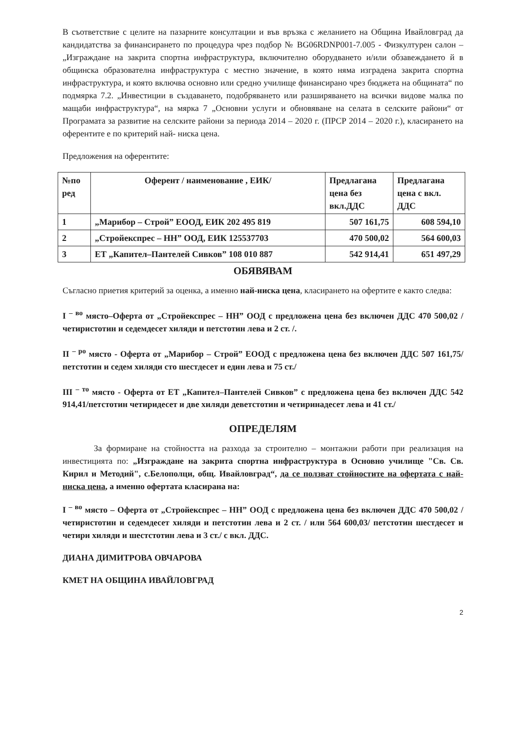В съответствие с целите на пазарните консултации и във връзка с желанието на Община Ивайловград да кандидатства за финансирането по процедура чрез подбор № BG06RDNP001-7.005 - Физкултурен салон – „Изграждане на закрита спортна инфраструктура, включително оборудването и/или обзавеждането й в общинска образователна инфраструктура с местно значение, в която няма изградена закрита спортна инфраструктура, и която включва основно или средно училище финансирано чрез бюджета на общината“ по подмярка 7.2. „Инвестиции в създаването, подобряването или разширяването на всички видове малка по мащаби инфраструктура“, на мярка 7 „Основни услуги и обновяване на селата в селските райони“ от Програмата за развитие на селските райони за периода 2014 – 2020 г. (ПРСР 2014 – 2020 г.), класирането на оферентите е по критерий най- ниска цена.
Предложения на оферентите:
| №по ред | Оферент / наименование , ЕИК/ | Предлагана цена без вкл.ДДС | Предлагана цена с вкл. ДДС |
| --- | --- | --- | --- |
| 1 | „Марибор – Строй” ЕООД, ЕИК 202 495 819 | 507 161,75 | 608 594,10 |
| 2 | „Стройекспрес – НН” ООД, ЕИК 125537703 | 470 500,02 | 564 600,03 |
| 3 | ЕТ „Капител–Пантелей Сивков” 108 010 887 | 542 914,41 | 651 497,29 |
ОБЯВЯВАМ
Съгласно приетия критерий за оценка, а именно най-ниска цена, класирането на офертите е както следва:
I <sup>– во</sup> място–Оферта от „Стройекспрес – НН” ООД с предложена цена без включен ДДС 470 500,02 /четиристотин и седемдесет хиляди и петстотин лева и 2 ст. /.
II <sup>– ро</sup> място - Оферта от „Марибор – Строй” ЕООД с предложена цена без включен ДДС 507 161,75/петстотин и седем хиляди сто шестдесет и един лева и 75 ст./
III <sup>– то</sup> място - Оферта от ЕТ „Капител–Пантелей Сивков” с предложена цена без включен ДДС 542 914,41/петстотин четиридесет и две хиляди деветстотин и четиринадесет лева и 41 ст./
ОПРЕДЕЛЯМ
За формиране на стойността на разхода за строително – монтажни работи при реализация на инвестицията по: „Изграждане на закрита спортна инфраструктура в Основно училище "Св. Св. Кирил и Методий", с.Белополци, общ. Ивайловград“, да се ползват стойностите на офертата с най-ниска цена, а именно офертата класирана на:
I <sup>– во</sup> място – Оферта от „Стройекспрес – НН” ООД с предложена цена без включен ДДС 470 500,02 /четиристотин и седемдесет хиляди и петстотин лева и 2 ст. / или 564 600,03/ петстотин шестдесет и четири хиляди и шестстотин лева и 3 ст./ с вкл. ДДС.
ДИАНА ДИМИТРОВА ОВЧАРОВА
КМЕТ НА ОБЩИНА ИВАЙЛОВГРАД
2